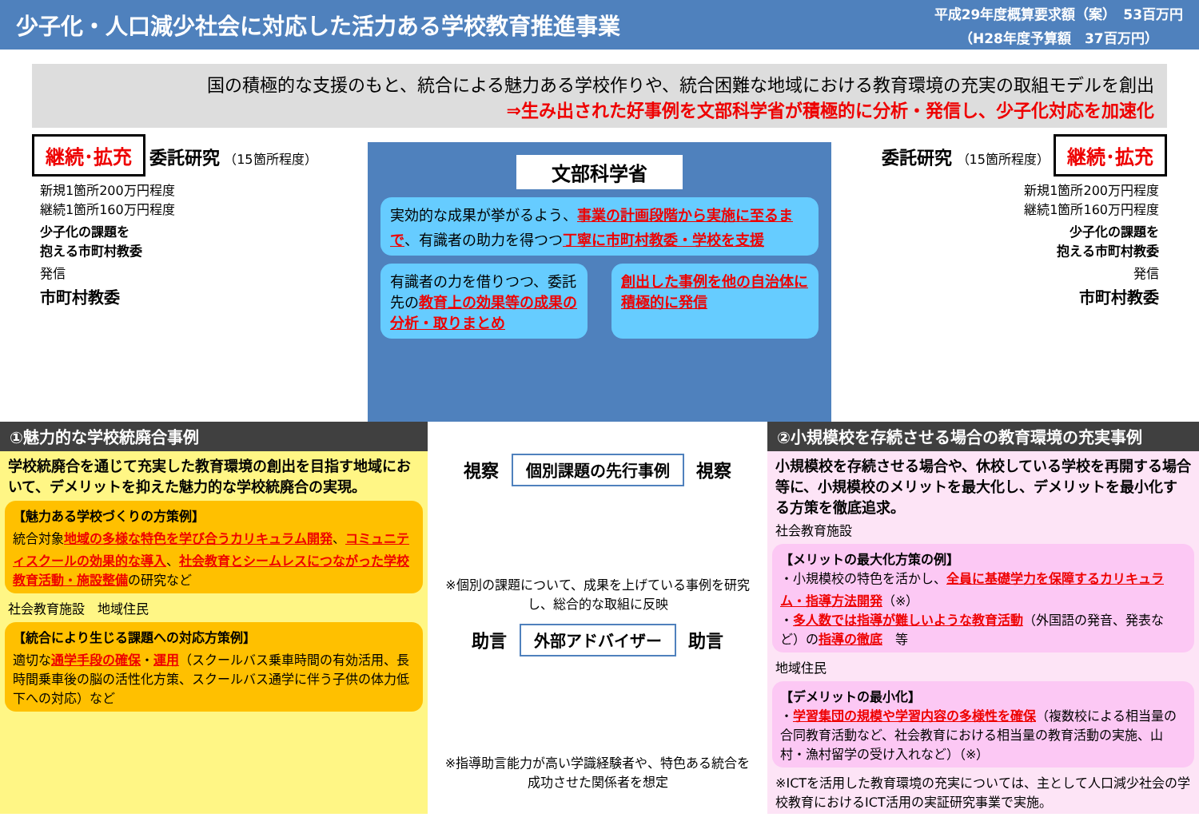少子化・人口減少社会に対応した活力ある学校教育推進事業
平成29年度概算要求額（案）　53百万円
（H28年度予算額　37百万円）
国の積極的な支援のもと、統合による魅力ある学校作りや、統合困難な地域における教育環境の充実の取組モデルを創出
⇒生み出された好事例を文部科学省が積極的に分析・発信し、少子化対応を加速化
継続･拡充 委託研究 （15箇所程度）
新規1箇所200万円程度
継続1箇所160万円程度
少子化の課題を
抱える市町村教委
発信
市町村教委
文部科学省
実効的な成果が挙がるよう、事業の計画段階から実施に至るまで、有識者の助力を得つつ丁寧に市町村教委・学校を支援
有識者の力を借りつつ、委託先の教育上の効果等の成果の分析・取りまとめ
創出した事例を他の自治体に積極的に発信
委託研究 （15箇所程度） 継続･拡充
新規1箇所200万円程度
継続1箇所160万円程度
少子化の課題を
抱える市町村教委
発信
市町村教委
①魅力的な学校統廃合事例
学校統廃合を通じて充実した教育環境の創出を目指す地域において、デメリットを抑えた魅力的な学校統廃合の実現。
【魅力ある学校づくりの方策例】
統合対象地域の多様な特色を学び合うカリキュラム開発、コミュニティスクールの効果的な導入、社会教育とシームレスにつながった学校教育活動・施設整備の研究など
社会教育施設　地域住民
【統合により生じる課題への対応方策例】
適切な通学手段の確保・運用（スクールバス乗車時間の有効活用、長時間乗車後の脳の活性化方策、スクールバス通学に伴う子供の体力低下への対応）など
視察
個別課題の先行事例
視察
※個別の課題について、成果を上げている事例を研究し、総合的な取組に反映
助言
外部アドバイザー
助言
※指導助言能力が高い学識経験者や、特色ある統合を成功させた関係者を想定
②小規模校を存続させる場合の教育環境の充実事例
小規模校を存続させる場合や、休校している学校を再開する場合等に、小規模校のメリットを最大化し、デメリットを最小化する方策を徹底追求。
社会教育施設
【メリットの最大化方策の例】
・小規模校の特色を活かし、全員に基礎学力を保障するカリキュラム・指導方法開発（※）
・多人数では指導が難しいような教育活動（外国語の発音、発表など）の指導の徹底　等
地域住民
【デメリットの最小化】
・学習集団の規模や学習内容の多様性を確保（複数校による相当量の合同教育活動など、社会教育における相当量の教育活動の実施、山村・漁村留学の受け入れなど）（※）
※ICTを活用した教育環境の充実については、主として人口減少社会の学校教育におけるICT活用の実証研究事業で実施。